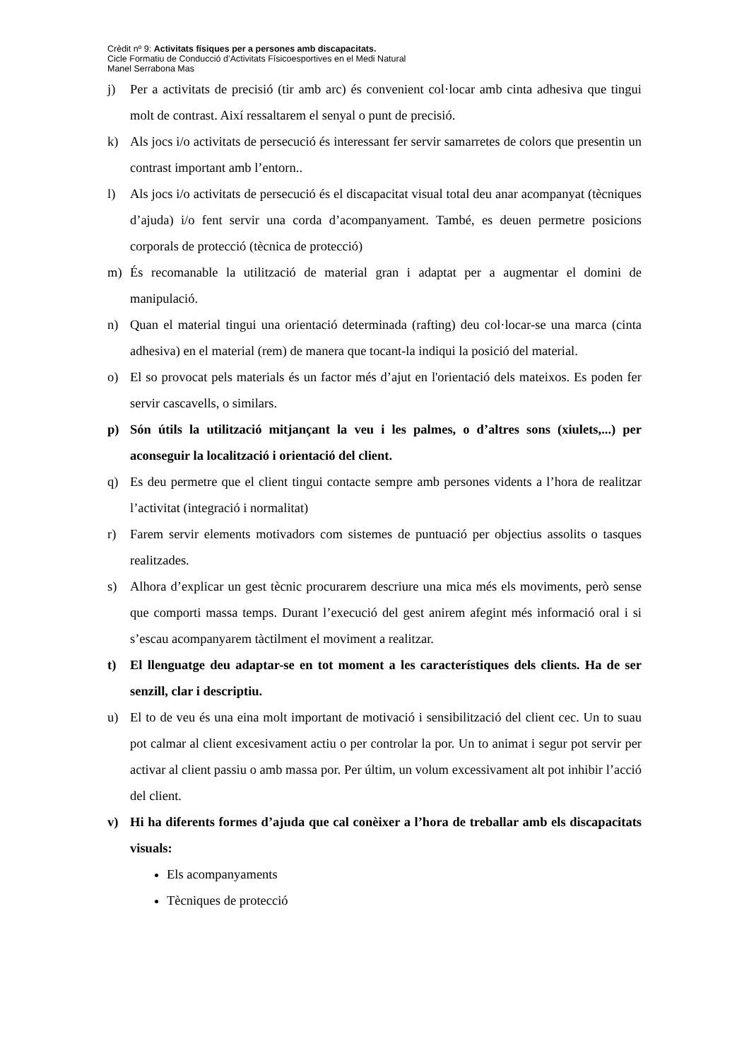Crèdit nº 9: Activitats físiques per a persones amb discapacitats.
Cicle Formatiu de Conducció d’Activitats Físicoesportives en el Medi Natural
Manel Serrabona Mas
j) Per a activitats de precisió (tir amb arc) és convenient col·locar amb cinta adhesiva que tingui molt de contrast. Així ressaltarem el senyal o punt de precisió.
k) Als jocs i/o activitats de persecució és interessant fer servir samarretes de colors que presentin un contrast important amb l’entorn..
l) Als jocs i/o activitats de persecució és el discapacitat visual total deu anar acompanyat (tècniques d’ajuda) i/o fent servir una corda d’acompanyament. També, es deuen permetre posicions corporals de protecció (tècnica de protecció)
m) És recomanable la utilització de material gran i adaptat per a augmentar el domini de manipulació.
n) Quan el material tingui una orientació determinada (rafting) deu col·locar-se una marca (cinta adhesiva) en el material (rem) de manera que tocant-la indiqui la posició del material.
o) El so provocat pels materials és un factor més d’ajut en l'orientació dels mateixos. Es poden fer servir cascavells, o similars.
p) Són útils la utilització mitjançant la veu i les palmes, o d’altres sons (xiulets,...) per aconseguir la localització i orientació del client.
q) Es deu permetre que el client tingui contacte sempre amb persones vidents a l’hora de realitzar l’activitat (integració i normalitat)
r) Farem servir elements motivadors com sistemes de puntuació per objectius assolits o tasques realitzades.
s) Alhora d’explicar un gest tècnic procurarem descriure una mica més els moviments, però sense que comporti massa temps. Durant l’execució del gest anirem afegint més informació oral i si s’escau acompanyarem tàctilment el moviment a realitzar.
t) El llenguatge deu adaptar-se en tot moment a les característiques dels clients. Ha de ser senzill, clar i descriptiu.
u) El to de veu és una eina molt important de motivació i sensibilització del client cec. Un to suau pot calmar al client excesivament actiu o per controlar la por. Un to animat i segur pot servir per activar al client passiu o amb massa por. Per últim, un volum excessivament alt pot inhibir l’acció del client.
v) Hi ha diferents formes d’ajuda que cal conèixer a l’hora de treballar amb els discapacitats visuals:
Els acompanyaments
Tècniques de protecció